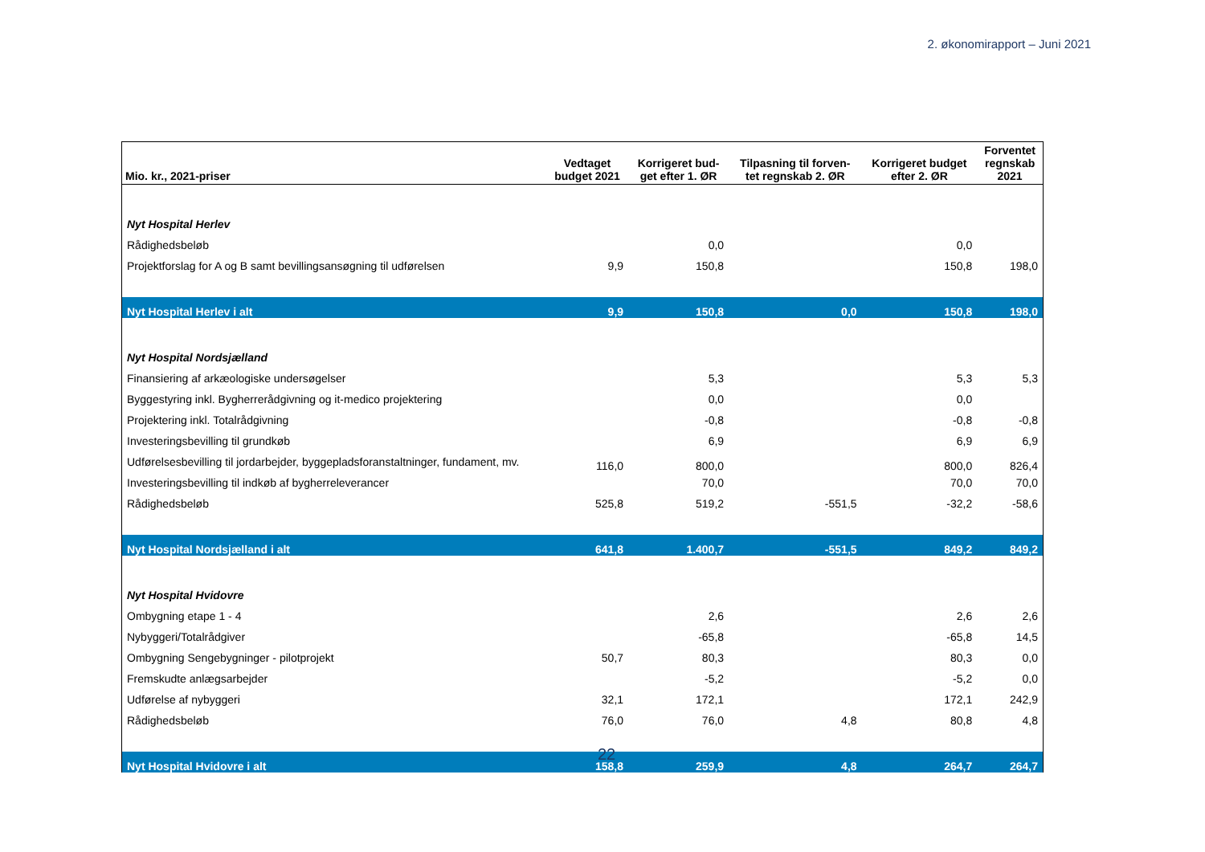2. økonomirapport – Juni 2021
| Mio. kr., 2021-priser | Vedtaget budget 2021 | Korrigeret bud- get efter 1. ØR | Tilpasning til forven- tet regnskab 2. ØR | Korrigeret budget efter 2. ØR | Forventet regnskab 2021 |
| --- | --- | --- | --- | --- | --- |
| Nyt Hospital Herlev | | | | | |
| Rådighedsbeløb | | 0,0 | | 0,0 | |
| Projektforslag for A og B samt bevillingsansøgning til udførelsen | 9,9 | 150,8 | | 150,8 | 198,0 |
| Nyt Hospital Herlev i alt | 9,9 | 150,8 | 0,0 | 150,8 | 198,0 |
| Nyt Hospital Nordsjælland | | | | | |
| Finansiering af arkæologiske undersøgelser | | 5,3 | | 5,3 | 5,3 |
| Byggestyring inkl. Bygherrerådgivning og it-medico projektering | | 0,0 | | 0,0 | |
| Projektering inkl. Totalrådgivning | | -0,8 | | -0,8 | -0,8 |
| Investeringsbevilling til grundkøb | | 6,9 | | 6,9 | 6,9 |
| Udførelsesbevilling til jordarbejder, byggepladsforanstaltninger, fundament, mv. | 116,0 | 800,0 | | 800,0 | 826,4 |
| Investeringsbevilling til indkøb af bygherreleverancer | | 70,0 | | 70,0 | 70,0 |
| Rådighedsbeløb | 525,8 | 519,2 | -551,5 | -32,2 | -58,6 |
| Nyt Hospital Nordsjælland i alt | 641,8 | 1.400,7 | -551,5 | 849,2 | 849,2 |
| Nyt Hospital Hvidovre | | | | | |
| Ombygning etape 1 - 4 | | 2,6 | | 2,6 | 2,6 |
| Nybyggeri/Totalrådgiver | | -65,8 | | -65,8 | 14,5 |
| Ombygning Sengebygninger - pilotprojekt | 50,7 | 80,3 | | 80,3 | 0,0 |
| Fremskudte anlægsarbejder | | -5,2 | | -5,2 | 0,0 |
| Udførelse af nybyggeri | 32,1 | 172,1 | | 172,1 | 242,9 |
| Rådighedsbeløb | 76,0 | 76,0 | 4,8 | 80,8 | 4,8 |
| Nyt Hospital Hvidovre i alt | 158,8 | 259,9 | 4,8 | 264,7 | 264,7 |
22